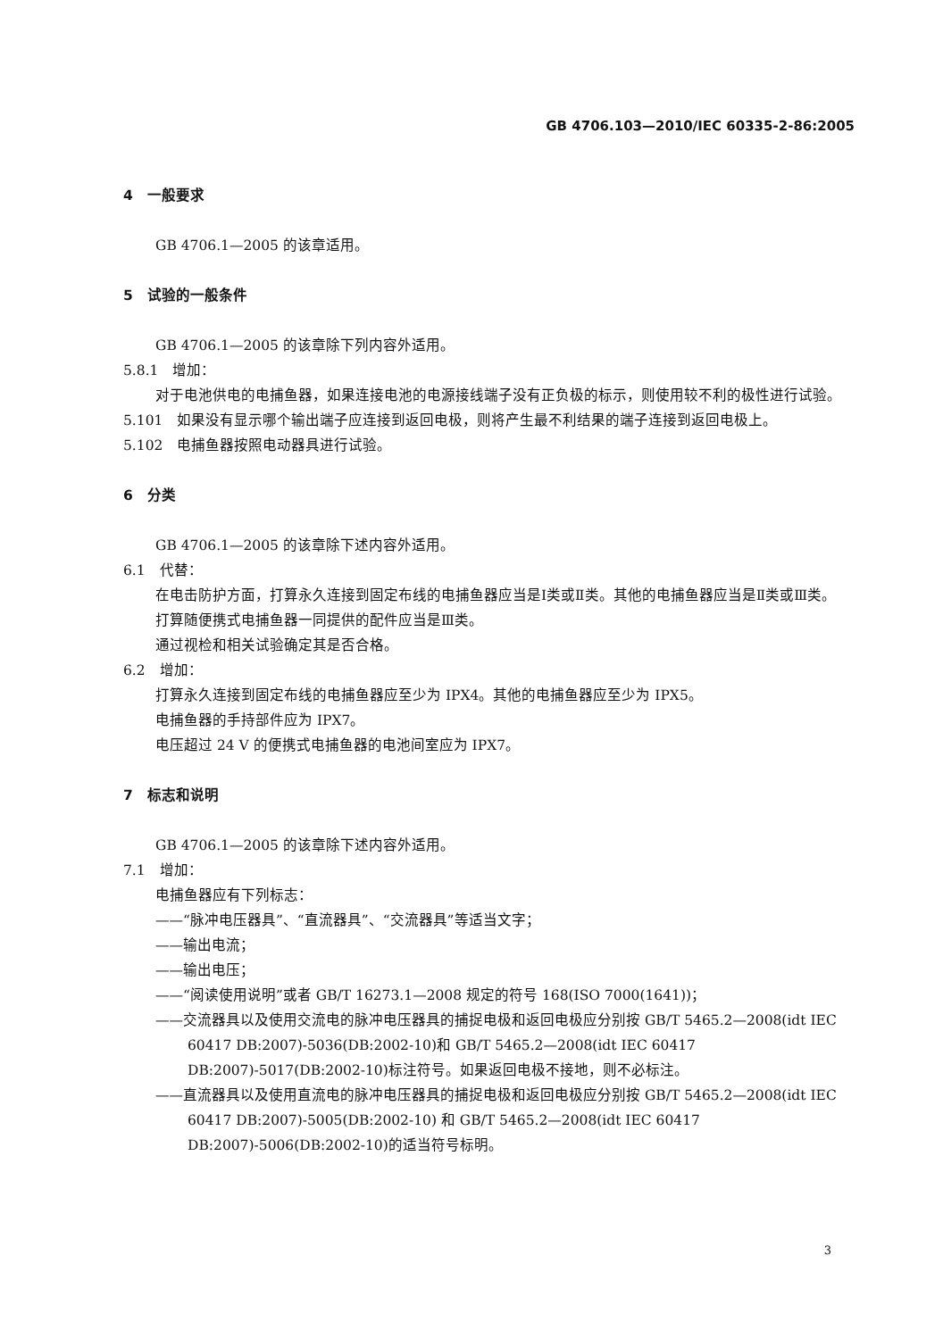GB 4706.103—2010/IEC 60335-2-86:2005
4　一般要求
GB 4706.1—2005 的该章适用。
5　试验的一般条件
GB 4706.1—2005 的该章除下列内容外适用。
5.8.1　增加：
对于电池供电的电捕鱼器，如果连接电池的电源接线端子没有正负极的标示，则使用较不利的极性进行试验。
5.101　如果没有显示哪个输出端子应连接到返回电极，则将产生最不利结果的端子连接到返回电极上。
5.102　电捕鱼器按照电动器具进行试验。
6　分类
GB 4706.1—2005 的该章除下述内容外适用。
6.1　代替：
在电击防护方面，打算永久连接到固定布线的电捕鱼器应当是Ⅰ类或Ⅱ类。其他的电捕鱼器应当是Ⅱ类或Ⅲ类。
打算随便携式电捕鱼器一同提供的配件应当是Ⅲ类。
通过视检和相关试验确定其是否合格。
6.2　增加：
打算永久连接到固定布线的电捕鱼器应至少为 IPX4。其他的电捕鱼器应至少为 IPX5。
电捕鱼器的手持部件应为 IPX7。
电压超过 24 V 的便携式电捕鱼器的电池间室应为 IPX7。
7　标志和说明
GB 4706.1—2005 的该章除下述内容外适用。
7.1　增加：
电捕鱼器应有下列标志：
——“脉冲电压器具”、“直流器具”、“交流器具”等适当文字；
——输出电流；
——输出电压；
——“阅读使用说明”或者 GB/T 16273.1—2008 规定的符号 168(ISO 7000(1641))；
——交流器具以及使用交流电的脉冲电压器具的捕捉电极和返回电极应分别按 GB/T 5465.2—2008(idt IEC 60417 DB:2007)-5036(DB:2002-10)和 GB/T 5465.2—2008(idt IEC 60417 DB:2007)-5017(DB:2002-10)标注符号。如果返回电极不接地，则不必标注。
——直流器具以及使用直流电的脉冲电压器具的捕捉电极和返回电极应分别按 GB/T 5465.2—2008(idt IEC 60417 DB:2007)-5005(DB:2002-10) 和 GB/T 5465.2—2008(idt IEC 60417 DB:2007)-5006(DB:2002-10)的适当符号标明。
3